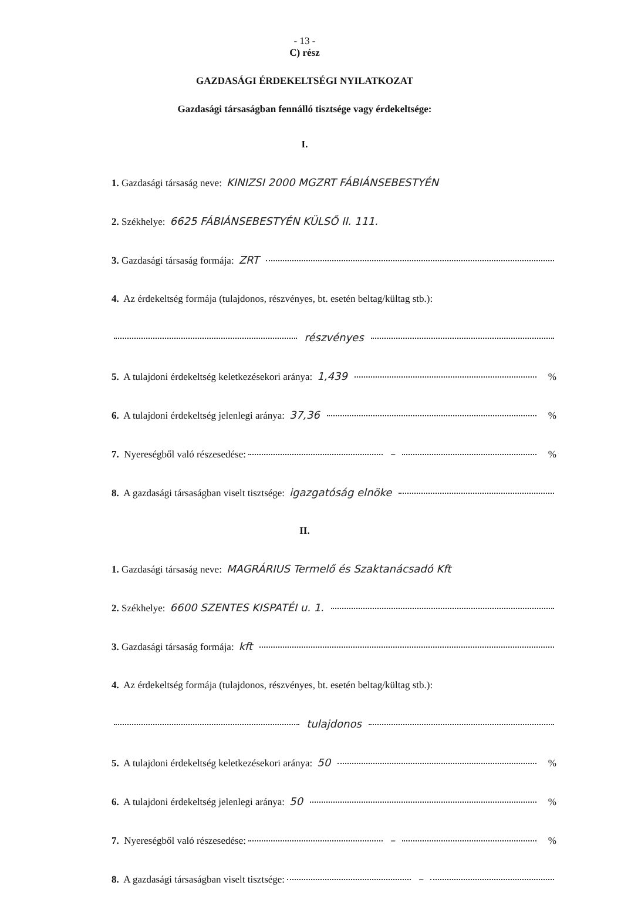- 13 -
C) rész
GAZDASÁGI ÉRDEKELTSÉGI NYILATKOZAT
Gazdasági társaságban fennálló tisztsége vagy érdekeltsége:
I.
1. Gazdasági társaság neve: KINIZSI 2000 MGZRT FÁBIÁNSEBESTYÉN
2. Székhelye: 6625 FÁBIÁNSEBESTYÉN KÜLSŐ II. 111.
3. Gazdasági társaság formája: ZRT
4. Az érdekeltség formája (tulajdonos, részvényes, bt. esetén beltag/kültag stb.):
részvényes
5. A tulajdoni érdekeltség keletkezésekori aránya: 1,439 %
6. A tulajdoni érdekeltség jelenlegi aránya: 37,36 %
7. Nyereségből való részesedése: – %
8. A gazdasági társaságban viselt tisztsége: igazgatóság elnöke
II.
1. Gazdasági társaság neve: MAGRÁRIUS Termelő és Szaktanácsadó Kft
2. Székhelye: 6600 SZENTES KISPATÉI u. 1.
3. Gazdasági társaság formája: kft
4. Az érdekeltség formája (tulajdonos, részvényes, bt. esetén beltag/kültag stb.):
tulajdonos
5. A tulajdoni érdekeltség keletkezésekori aránya: 50 %
6. A tulajdoni érdekeltség jelenlegi aránya: 50 %
7. Nyereségből való részesedése: – %
8. A gazdasági társaságban viselt tisztsége: –